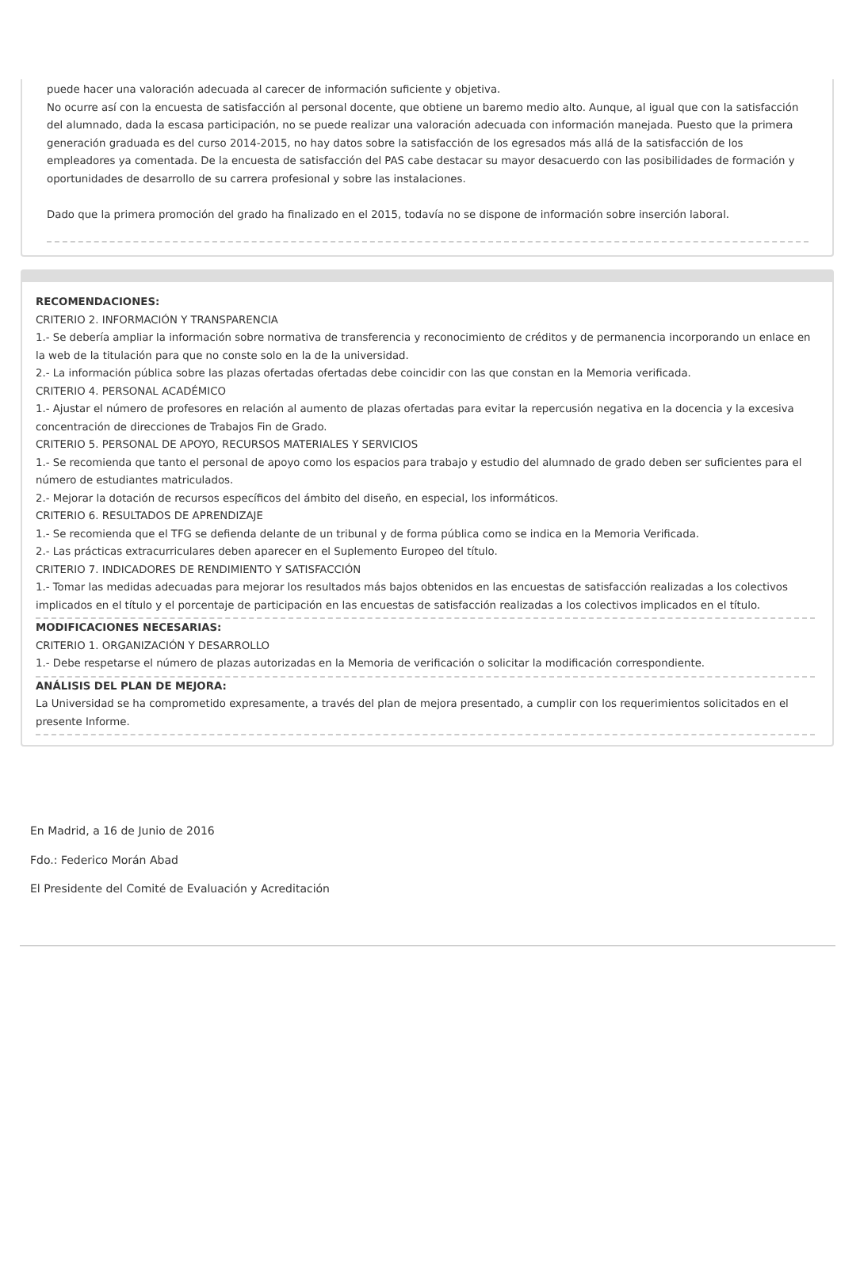puede hacer una valoración adecuada al carecer de información suficiente y objetiva.
No ocurre así con la encuesta de satisfacción al personal docente, que obtiene un baremo medio alto. Aunque, al igual que con la satisfacción del alumnado, dada la escasa participación, no se puede realizar una valoración adecuada con información manejada. Puesto que la primera generación graduada es del curso 2014-2015, no hay datos sobre la satisfacción de los egresados más allá de la satisfacción de los empleadores ya comentada. De la encuesta de satisfacción del PAS cabe destacar su mayor desacuerdo con las posibilidades de formación y oportunidades de desarrollo de su carrera profesional y sobre las instalaciones.
Dado que la primera promoción del grado ha finalizado en el 2015, todavía no se dispone de información sobre inserción laboral.
RECOMENDACIONES:
CRITERIO 2. INFORMACIÓN Y TRANSPARENCIA
1.- Se debería ampliar la información sobre normativa de transferencia y reconocimiento de créditos y de permanencia incorporando un enlace en la web de la titulación para que no conste solo en la de la universidad.
2.- La información pública sobre las plazas ofertadas ofertadas debe coincidir con las que constan en la Memoria verificada.
CRITERIO 4. PERSONAL ACADÉMICO
1.- Ajustar el número de profesores en relación al aumento de plazas ofertadas para evitar la repercusión negativa en la docencia y la excesiva concentración de direcciones de Trabajos Fin de Grado.
CRITERIO 5. PERSONAL DE APOYO, RECURSOS MATERIALES Y SERVICIOS
1.- Se recomienda que tanto el personal de apoyo como los espacios para trabajo y estudio del alumnado de grado deben ser suficientes para el número de estudiantes matriculados.
2.- Mejorar la dotación de recursos específicos del ámbito del diseño, en especial, los informáticos.
CRITERIO 6. RESULTADOS DE APRENDIZAJE
1.- Se recomienda que el TFG se defienda delante de un tribunal y de forma pública como se indica en la Memoria Verificada.
2.- Las prácticas extracurriculares deben aparecer en el Suplemento Europeo del título.
CRITERIO 7. INDICADORES DE RENDIMIENTO Y SATISFACCIÓN
1.- Tomar las medidas adecuadas para mejorar los resultados más bajos obtenidos en las encuestas de satisfacción realizadas a los colectivos implicados en el título y el porcentaje de participación en las encuestas de satisfacción realizadas a los colectivos implicados en el título.
MODIFICACIONES NECESARIAS:
CRITERIO 1. ORGANIZACIÓN Y DESARROLLO
1.- Debe respetarse el número de plazas autorizadas en la Memoria de verificación o solicitar la modificación correspondiente.
ANÁLISIS DEL PLAN DE MEJORA:
La Universidad se ha comprometido expresamente, a través del plan de mejora presentado, a cumplir con los requerimientos solicitados en el presente Informe.
En Madrid, a 16 de Junio de 2016
Fdo.: Federico Morán Abad
El Presidente del Comité de Evaluación y Acreditación